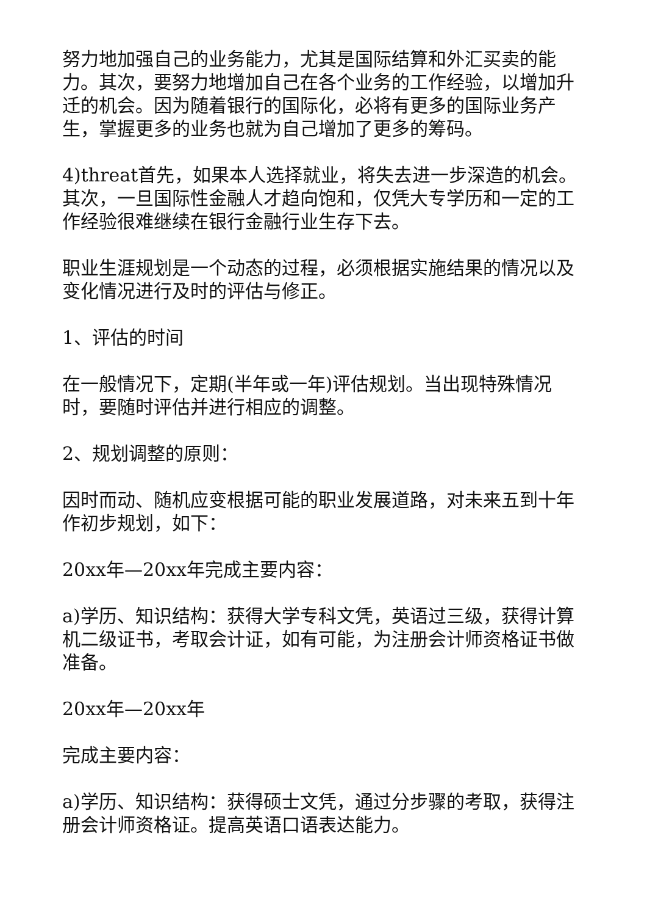努力地加强自己的业务能力，尤其是国际结算和外汇买卖的能力。其次，要努力地增加自己在各个业务的工作经验，以增加升迁的机会。因为随着银行的国际化，必将有更多的国际业务产生，掌握更多的业务也就为自己增加了更多的筹码。
4)threat首先，如果本人选择就业，将失去进一步深造的机会。其次，一旦国际性金融人才趋向饱和，仅凭大专学历和一定的工作经验很难继续在银行金融行业生存下去。
职业生涯规划是一个动态的过程，必须根据实施结果的情况以及变化情况进行及时的评估与修正。
1、评估的时间
在一般情况下，定期(半年或一年)评估规划。当出现特殊情况时，要随时评估并进行相应的调整。
2、规划调整的原则：
因时而动、随机应变根据可能的职业发展道路，对未来五到十年作初步规划，如下：
20xx年—20xx年完成主要内容：
a)学历、知识结构：获得大学专科文凭，英语过三级，获得计算机二级证书，考取会计证，如有可能，为注册会计师资格证书做准备。
20xx年—20xx年
完成主要内容：
a)学历、知识结构：获得硕士文凭，通过分步骤的考取，获得注册会计师资格证。提高英语口语表达能力。